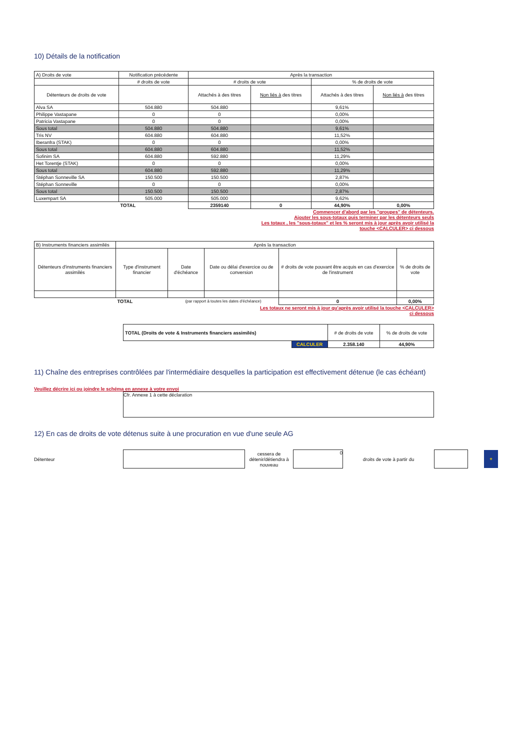10) Détails de la notification
| A) Droits de vote | Notification précédente | Après la transaction | | | |
| | # droits de vote | # droits de vote | | % de droits de vote | |
| Détenteurs de droits de vote | | Attachés à des titres | Non liés à des titres | Attachés à des titres | Non liés à des titres |
| Alva SA | 504.880 | 504.880 | | 9,61% | |
| Philippe Vastapane | 0 | 0 | | 0,00% | |
| Patricia Vastapane | 0 | 0 | | 0,00% | |
| Sous total | 504.880 | 504.880 | | 9,61% | |
| Tris NV | 604.880 | 604.880 | | 11,52% | |
| Iberanfra (STAK) | 0 | 0 | | 0,00% | |
| Sous total | 604.880 | 604.880 | | 11,52% | |
| Sofinim SA | 604.880 | 592.880 | | 11,29% | |
| Het Torentje (STAK) | 0 | 0 | | 0,00% | |
| Sous total | 604.880 | 592.880 | | 11,29% | |
| Stéphan Sonneville SA | 150.500 | 150.500 | | 2,87% | |
| Stéphan Sonneville | 0 | 0 | | 0,00% | |
| Sous total | 150.500 | 150.500 | | 2,87% | |
| Luxempart SA | 505.000 | 505.000 | | 9,62% | |
| | TOTAL | 2359140 | 0 | 44,90% | 0,00% |
Commencer d'abord par les "groupes" de détenteurs.
Ajouter les sous-totaux puis terminer par les détenteurs seuls
Les totaux , les "sous-totaux" et les % seront mis à jour après avoir utilisé la
touche <CALCULER> ci dessous
| B) Instruments financiers assimilés | Après la transaction | | | | |
| Détenteurs d'instruments financiers assimilés | Type d'instrument financier | Date d'échéance | Date ou délai d'exercice ou de conversion | # droits de vote pouvant être acquis en cas d'exercice de l'instrument | % de droits de vote |
| | TOTAL | (par rapport à toutes les dates d'échéance) | | 0 | 0,00% |
Les totaux ne seront mis à jour qu'après avoir utilisé la touche <CALCULER>
ci dessous
| TOTAL (Droits de vote & Instruments financiers assimilés) | | # de droits de vote | % de droits de vote |
| | CALCULER | 2.358.140 | 44,90% |
11) Chaîne des entreprises contrôlées par l'intermédiaire desquelles la participation est effectivement détenue (le cas échéant)
Veuillez décrire ici ou joindre le schéma en annexe à votre envoi
Cfr. Annexe 1 à cette déclaration
12) En cas de droits de vote détenus suite à une procuration en vue d'une seule AG
Détenteur
cessera de détenir/détiendra à nouveau
0
droits de vote à partir du
+